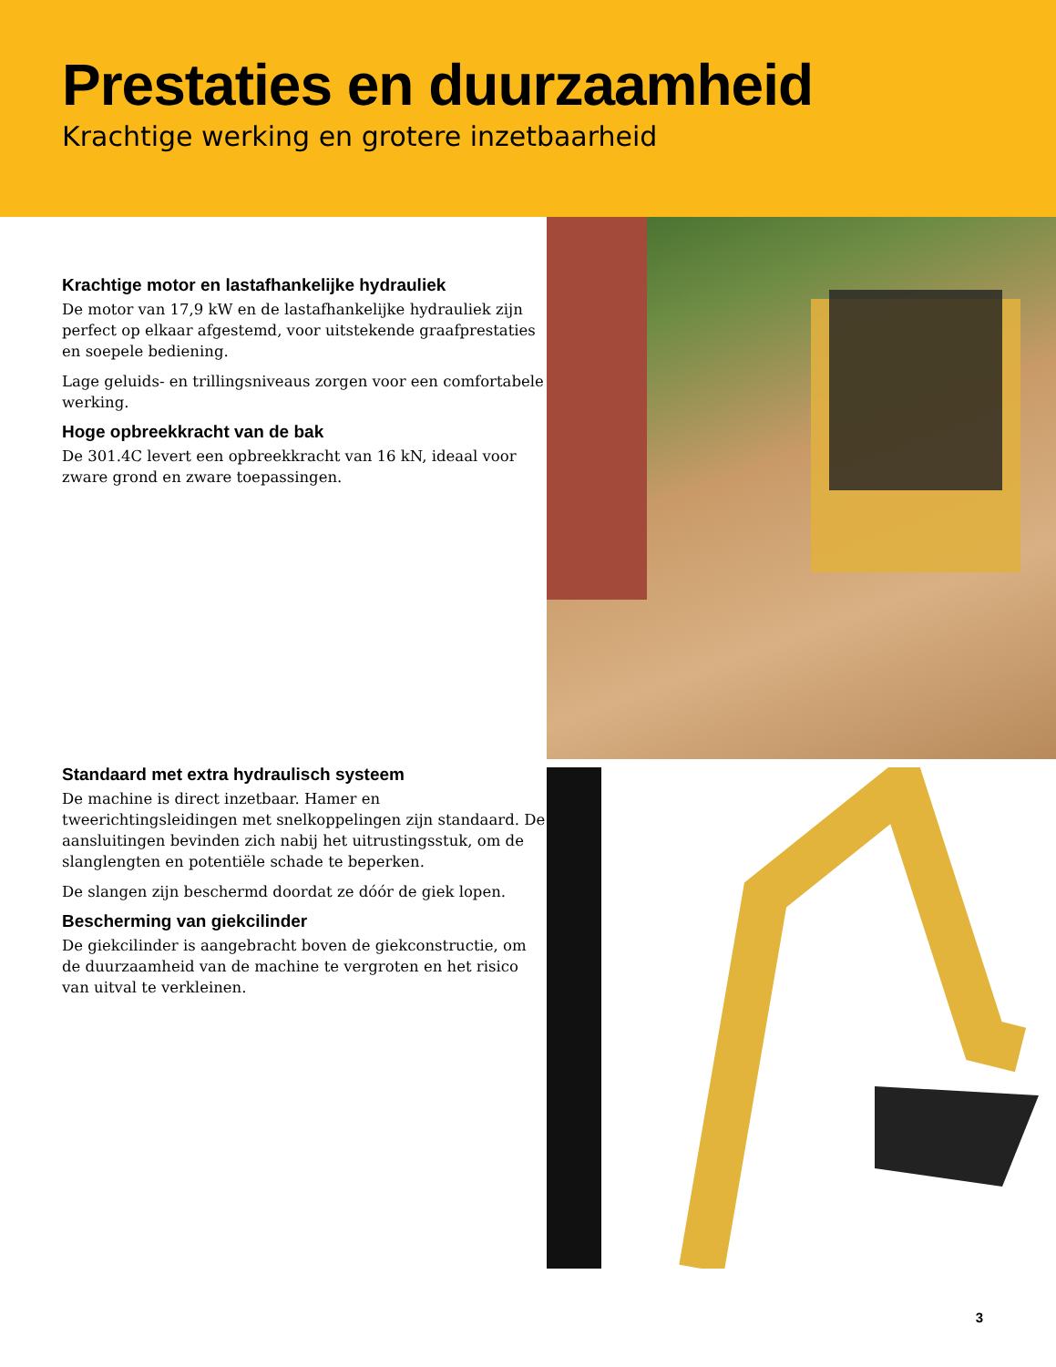Prestaties en duurzaamheid
Krachtige werking en grotere inzetbaarheid
Krachtige motor en lastafhankelijke hydrauliek
De motor van 17,9 kW en de lastafhankelijke hydrauliek zijn perfect op elkaar afgestemd, voor uitstekende graafprestaties en soepele bediening.
Lage geluids- en trillingsniveaus zorgen voor een comfortabele werking.
Hoge opbreekkracht van de bak
De 301.4C levert een opbreekkracht van 16 kN, ideaal voor zware grond en zware toepassingen.
Standaard met extra hydraulisch systeem
De machine is direct inzetbaar. Hamer en tweerichtingsleidingen met snelkoppelingen zijn standaard. De aansluitingen bevinden zich nabij het uitrustingsstuk, om de slanglengten en potentiële schade te beperken.
De slangen zijn beschermd doordat ze dóór de giek lopen.
Bescherming van giekcilinder
De giekcilinder is aangebracht boven de giekconstructie, om de duurzaamheid van de machine te vergroten en het risico van uitval te verkleinen.
3